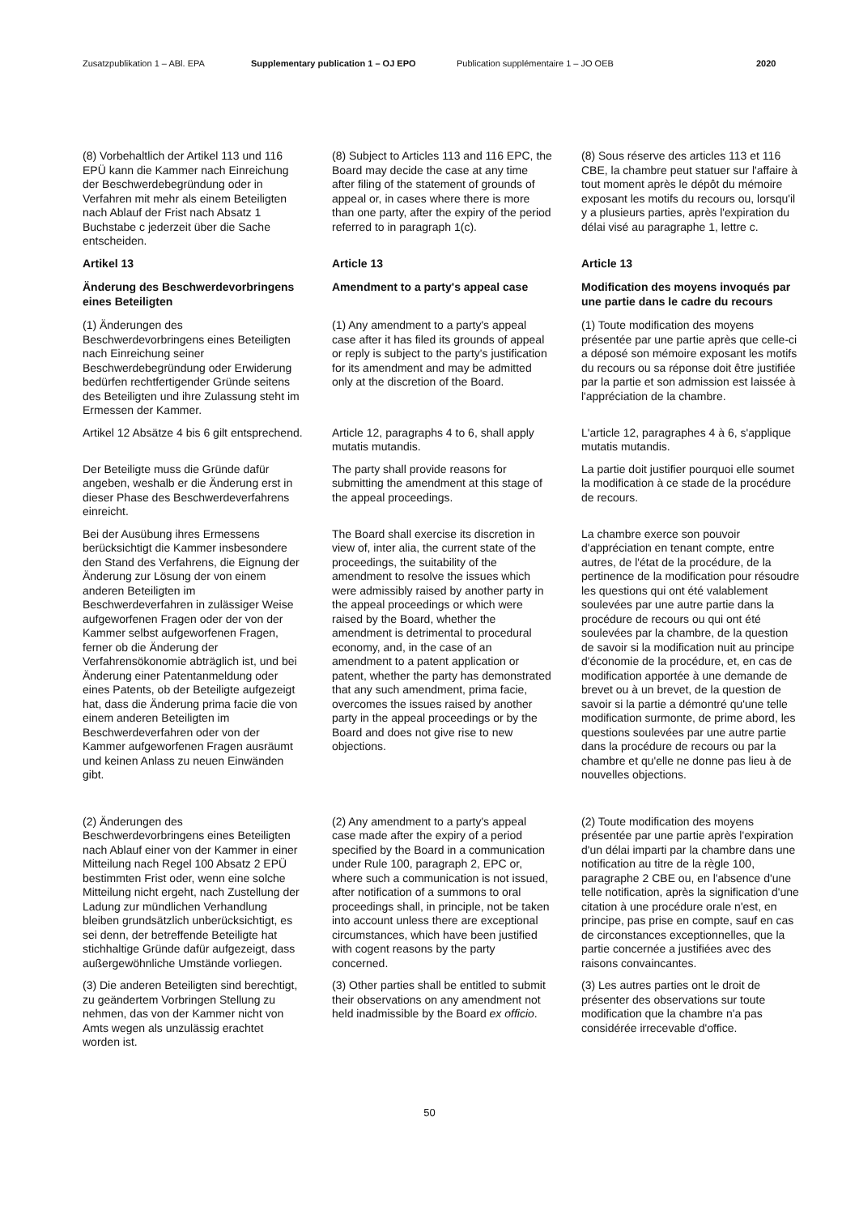Zusatzpublikation 1 – ABl. EPA Supplementary publication 1 – OJ EPO Publication supplémentaire 1 – JO OEB 2020
(8) Vorbehaltlich der Artikel 113 und 116 EPÜ kann die Kammer nach Einreichung der Beschwerdebegründung oder in Verfahren mit mehr als einem Beteiligten nach Ablauf der Frist nach Absatz 1 Buchstabe c jederzeit über die Sache entscheiden.
(8) Subject to Articles 113 and 116 EPC, the Board may decide the case at any time after filing of the statement of grounds of appeal or, in cases where there is more than one party, after the expiry of the period referred to in paragraph 1(c).
(8) Sous réserve des articles 113 et 116 CBE, la chambre peut statuer sur l'affaire à tout moment après le dépôt du mémoire exposant les motifs du recours ou, lorsqu'il y a plusieurs parties, après l'expiration du délai visé au paragraphe 1, lettre c.
Artikel 13
Article 13
Article 13
Änderung des Beschwerdevorbringens eines Beteiligten
Amendment to a party's appeal case
Modification des moyens invoqués par une partie dans le cadre du recours
(1) Änderungen des Beschwerdevorbringens eines Beteiligten nach Einreichung seiner Beschwerdebegründung oder Erwiderung bedürfen rechtfertigender Gründe seitens des Beteiligten und ihre Zulassung steht im Ermessen der Kammer.
(1) Any amendment to a party's appeal case after it has filed its grounds of appeal or reply is subject to the party's justification for its amendment and may be admitted only at the discretion of the Board.
(1) Toute modification des moyens présentée par une partie après que celle-ci a déposé son mémoire exposant les motifs du recours ou sa réponse doit être justifiée par la partie et son admission est laissée à l'appréciation de la chambre.
Artikel 12 Absätze 4 bis 6 gilt entsprechend.
Article 12, paragraphs 4 to 6, shall apply mutatis mutandis.
L'article 12, paragraphes 4 à 6, s'applique mutatis mutandis.
Der Beteiligte muss die Gründe dafür angeben, weshalb er die Änderung erst in dieser Phase des Beschwerdeverfahrens einreicht.
The party shall provide reasons for submitting the amendment at this stage of the appeal proceedings.
La partie doit justifier pourquoi elle soumet la modification à ce stade de la procédure de recours.
Bei der Ausübung ihres Ermessens berücksichtigt die Kammer insbesondere den Stand des Verfahrens, die Eignung der Änderung zur Lösung der von einem anderen Beteiligten im Beschwerdeverfahren in zulässiger Weise aufgeworfenen Fragen oder der von der Kammer selbst aufgeworfenen Fragen, ferner ob die Änderung der Verfahrensökonomie abträglich ist, und bei Änderung einer Patentanmeldung oder eines Patents, ob der Beteiligte aufgezeigt hat, dass die Änderung prima facie die von einem anderen Beteiligten im Beschwerdeverfahren oder von der Kammer aufgeworfenen Fragen ausräumt und keinen Anlass zu neuen Einwänden gibt.
The Board shall exercise its discretion in view of, inter alia, the current state of the proceedings, the suitability of the amendment to resolve the issues which were admissibly raised by another party in the appeal proceedings or which were raised by the Board, whether the amendment is detrimental to procedural economy, and, in the case of an amendment to a patent application or patent, whether the party has demonstrated that any such amendment, prima facie, overcomes the issues raised by another party in the appeal proceedings or by the Board and does not give rise to new objections.
La chambre exerce son pouvoir d'appréciation en tenant compte, entre autres, de l'état de la procédure, de la pertinence de la modification pour résoudre les questions qui ont été valablement soulevées par une autre partie dans la procédure de recours ou qui ont été soulevées par la chambre, de la question de savoir si la modification nuit au principe d'économie de la procédure, et, en cas de modification apportée à une demande de brevet ou à un brevet, de la question de savoir si la partie a démontré qu'une telle modification surmonte, de prime abord, les questions soulevées par une autre partie dans la procédure de recours ou par la chambre et qu'elle ne donne pas lieu à de nouvelles objections.
(2) Änderungen des Beschwerdevorbringens eines Beteiligten nach Ablauf einer von der Kammer in einer Mitteilung nach Regel 100 Absatz 2 EPÜ bestimmten Frist oder, wenn eine solche Mitteilung nicht ergeht, nach Zustellung der Ladung zur mündlichen Verhandlung bleiben grundsätzlich unberücksichtigt, es sei denn, der betreffende Beteiligte hat stichhaltige Gründe dafür aufgezeigt, dass außergewöhnliche Umstände vorliegen.
(2) Any amendment to a party's appeal case made after the expiry of a period specified by the Board in a communication under Rule 100, paragraph 2, EPC or, where such a communication is not issued, after notification of a summons to oral proceedings shall, in principle, not be taken into account unless there are exceptional circumstances, which have been justified with cogent reasons by the party concerned.
(2) Toute modification des moyens présentée par une partie après l'expiration d'un délai imparti par la chambre dans une notification au titre de la règle 100, paragraphe 2 CBE ou, en l'absence d'une telle notification, après la signification d'une citation à une procédure orale n'est, en principe, pas prise en compte, sauf en cas de circonstances exceptionnelles, que la partie concernée a justifiées avec des raisons convaincantes.
(3) Die anderen Beteiligten sind berechtigt, zu geändertem Vorbringen Stellung zu nehmen, das von der Kammer nicht von Amts wegen als unzulässig erachtet worden ist.
(3) Other parties shall be entitled to submit their observations on any amendment not held inadmissible by the Board ex officio.
(3) Les autres parties ont le droit de présenter des observations sur toute modification que la chambre n'a pas considérée irrecevable d'office.
50